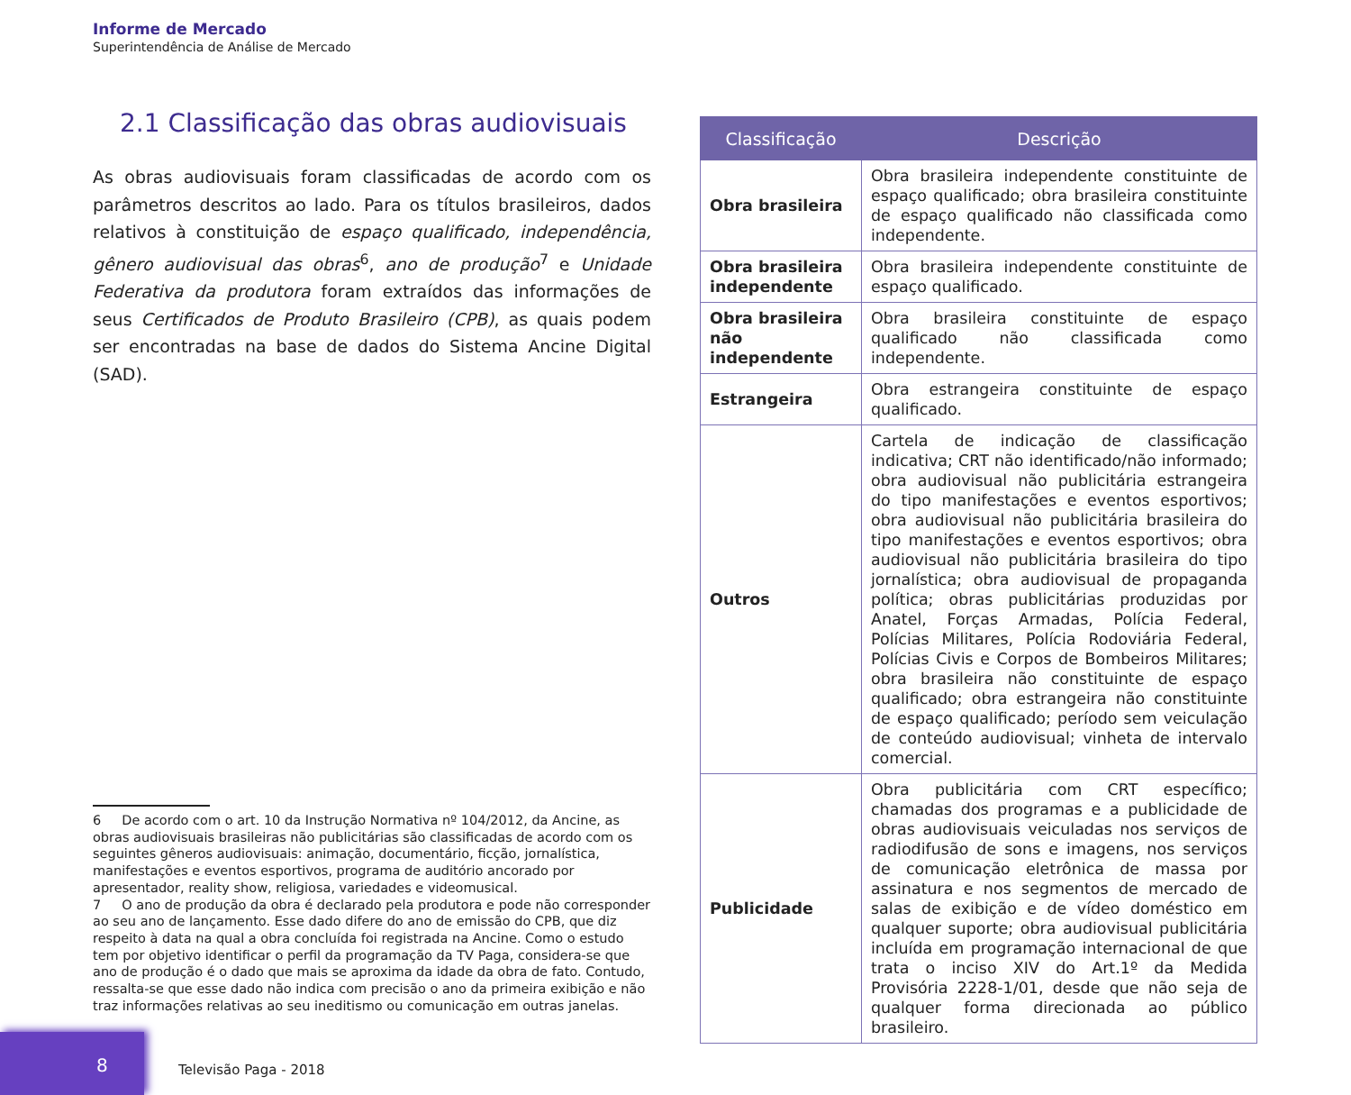Informe de Mercado
Superintendência de Análise de Mercado
2.1 Classificação das obras audiovisuais
As obras audiovisuais foram classificadas de acordo com os parâmetros descritos ao lado. Para os títulos brasileiros, dados relativos à constituição de espaço qualificado, independência, gênero audiovisual das obras<sup>6</sup>, ano de produção<sup>7</sup> e Unidade Federativa da produtora foram extraídos das informações de seus Certificados de Produto Brasileiro (CPB), as quais podem ser encontradas na base de dados do Sistema Ancine Digital (SAD).
6 De acordo com o art. 10 da Instrução Normativa nº 104/2012, da Ancine, as obras audiovisuais brasileiras não publicitárias são classificadas de acordo com os seguintes gêneros audiovisuais: animação, documentário, ficção, jornalística, manifestações e eventos esportivos, programa de auditório ancorado por apresentador, reality show, religiosa, variedades e videomusical.
7 O ano de produção da obra é declarado pela produtora e pode não corresponder ao seu ano de lançamento. Esse dado difere do ano de emissão do CPB, que diz respeito à data na qual a obra concluída foi registrada na Ancine. Como o estudo tem por objetivo identificar o perfil da programação da TV Paga, considera-se que ano de produção é o dado que mais se aproxima da idade da obra de fato. Contudo, ressalta-se que esse dado não indica com precisão o ano da primeira exibição e não traz informações relativas ao seu ineditismo ou comunicação em outras janelas.
| Classificação | Descrição |
| --- | --- |
| Obra brasileira | Obra brasileira independente constituinte de espaço qualificado; obra brasileira constituinte de espaço qualificado não classificada como independente. |
| Obra brasileira independente | Obra brasileira independente constituinte de espaço qualificado. |
| Obra brasileira não independente | Obra brasileira constituinte de espaço qualificado não classificada como independente. |
| Estrangeira | Obra estrangeira constituinte de espaço qualificado. |
| Outros | Cartela de indicação de classificação indicativa; CRT não identificado/não informado; obra audiovisual não publicitária estrangeira do tipo manifestações e eventos esportivos; obra audiovisual não publicitária brasileira do tipo manifestações e eventos esportivos; obra audiovisual não publicitária brasileira do tipo jornalística; obra audiovisual de propaganda política; obras publicitárias produzidas por Anatel, Forças Armadas, Polícia Federal, Polícias Militares, Polícia Rodoviária Federal, Polícias Civis e Corpos de Bombeiros Militares; obra brasileira não constituinte de espaço qualificado; obra estrangeira não constituinte de espaço qualificado; período sem veiculação de conteúdo audiovisual; vinheta de intervalo comercial. |
| Publicidade | Obra publicitária com CRT específico; chamadas dos programas e a publicidade de obras audiovisuais veiculadas nos serviços de radiodifusão de sons e imagens, nos serviços de comunicação eletrônica de massa por assinatura e nos segmentos de mercado de salas de exibição e de vídeo doméstico em qualquer suporte; obra audiovisual publicitária incluída em programação internacional de que trata o inciso XIV do Art.1º da Medida Provisória 2228-1/01, desde que não seja de qualquer forma direcionada ao público brasileiro. |
8
Televisão Paga - 2018